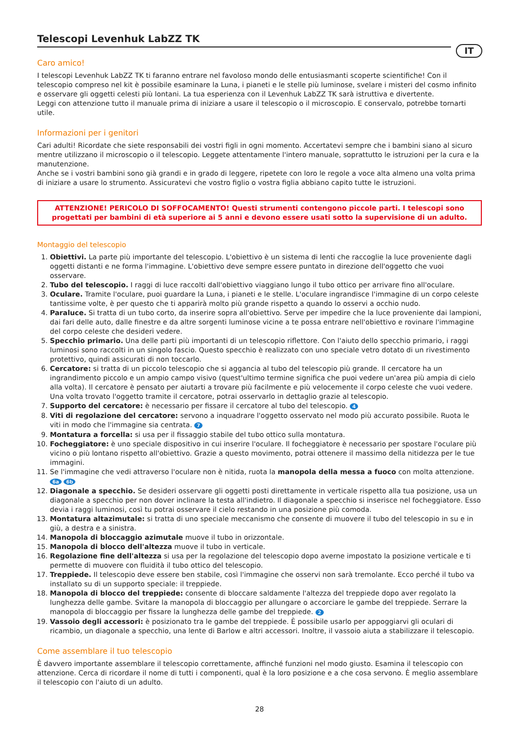Telescopi Levenhuk LabZZ TK
IT
Caro amico!
I telescopi Levenhuk LabZZ TK ti faranno entrare nel favoloso mondo delle entusiasmanti scoperte scientifiche! Con il telescopio compreso nel kit è possibile esaminare la Luna, i pianeti e le stelle più luminose, svelare i misteri del cosmo infinito e osservare gli oggetti celesti più lontani. La tua esperienza con il Levenhuk LabZZ TK sarà istruttiva e divertente.
Leggi con attenzione tutto il manuale prima di iniziare a usare il telescopio o il microscopio. E conservalo, potrebbe tornarti utile.
Informazioni per i genitori
Cari adulti! Ricordate che siete responsabili dei vostri figli in ogni momento. Accertatevi sempre che i bambini siano al sicuro mentre utilizzano il microscopio o il telescopio. Leggete attentamente l'intero manuale, soprattutto le istruzioni per la cura e la manutenzione.
Anche se i vostri bambini sono già grandi e in grado di leggere, ripetete con loro le regole a voce alta almeno una volta prima di iniziare a usare lo strumento. Assicuratevi che vostro figlio o vostra figlia abbiano capito tutte le istruzioni.
ATTENZIONE! PERICOLO DI SOFFOCAMENTO! Questi strumenti contengono piccole parti. I telescopi sono progettati per bambini di età superiore ai 5 anni e devono essere usati sotto la supervisione di un adulto.
Montaggio del telescopio
1. Obiettivi. La parte più importante del telescopio. L'obiettivo è un sistema di lenti che raccoglie la luce proveniente dagli oggetti distanti e ne forma l'immagine. L'obiettivo deve sempre essere puntato in direzione dell'oggetto che vuoi osservare.
2. Tubo del telescopio. I raggi di luce raccolti dall'obiettivo viaggiano lungo il tubo ottico per arrivare fino all'oculare.
3. Oculare. Tramite l'oculare, puoi guardare la Luna, i pianeti e le stelle. L'oculare ingrandisce l'immagine di un corpo celeste tantissime volte, è per questo che ti apparirà molto più grande rispetto a quando lo osservi a occhio nudo.
4. Paraluce. Si tratta di un tubo corto, da inserire sopra all'obiettivo. Serve per impedire che la luce proveniente dai lampioni, dai fari delle auto, dalle finestre e da altre sorgenti luminose vicine a te possa entrare nell'obiettivo e rovinare l'immagine del corpo celeste che desideri vedere.
5. Specchio primario. Una delle parti più importanti di un telescopio riflettore. Con l'aiuto dello specchio primario, i raggi luminosi sono raccolti in un singolo fascio. Questo specchio è realizzato con uno speciale vetro dotato di un rivestimento protettivo, quindi assicurati di non toccarlo.
6. Cercatore: si tratta di un piccolo telescopio che si aggancia al tubo del telescopio più grande. Il cercatore ha un ingrandimento piccolo e un ampio campo visivo (quest'ultimo termine significa che puoi vedere un'area più ampia di cielo alla volta). Il cercatore è pensato per aiutarti a trovare più facilmente e più velocemente il corpo celeste che vuoi vedere. Una volta trovato l'oggetto tramite il cercatore, potrai osservarlo in dettaglio grazie al telescopio.
7. Supporto del cercatore: è necessario per fissare il cercatore al tubo del telescopio. 4
8. Viti di regolazione del cercatore: servono a inquadrare l'oggetto osservato nel modo più accurato possibile. Ruota le viti in modo che l'immagine sia centrata. 7
9. Montatura a forcella: si usa per il fissaggio stabile del tubo ottico sulla montatura.
10. Focheggiatore: è uno speciale dispositivo in cui inserire l'oculare. Il focheggiatore è necessario per spostare l'oculare più vicino o più lontano rispetto all'obiettivo. Grazie a questo movimento, potrai ottenere il massimo della nitidezza per le tue immagini.
11. Se l'immagine che vedi attraverso l'oculare non è nitida, ruota la manopola della messa a fuoco con molta attenzione. 6a 6b
12. Diagonale a specchio. Se desideri osservare gli oggetti posti direttamente in verticale rispetto alla tua posizione, usa un diagonale a specchio per non dover inclinare la testa all'indietro. Il diagonale a specchio si inserisce nel focheggiatore. Esso devia i raggi luminosi, così tu potrai osservare il cielo restando in una posizione più comoda.
13. Montatura altazimutale: si tratta di uno speciale meccanismo che consente di muovere il tubo del telescopio in su e in giù, a destra e a sinistra.
14. Manopola di bloccaggio azimutale muove il tubo in orizzontale.
15. Manopola di blocco dell'altezza muove il tubo in verticale.
16. Regolazione fine dell'altezza si usa per la regolazione del telescopio dopo averne impostato la posizione verticale e ti permette di muovere con fluidità il tubo ottico del telescopio.
17. Treppiede. Il telescopio deve essere ben stabile, così l'immagine che osservi non sarà tremolante. Ecco perché il tubo va installato su di un supporto speciale: il treppiede.
18. Manopola di blocco del treppiede: consente di bloccare saldamente l'altezza del treppiede dopo aver regolato la lunghezza delle gambe. Svitare la manopola di bloccaggio per allungare o accorciare le gambe del treppiede. Serrare la manopola di bloccaggio per fissare la lunghezza delle gambe del treppiede. 2
19. Vassoio degli accessori: è posizionato tra le gambe del treppiede. È possibile usarlo per appoggiarvi gli oculari di ricambio, un diagonale a specchio, una lente di Barlow e altri accessori. Inoltre, il vassoio aiuta a stabilizzare il telescopio.
Come assemblare il tuo telescopio
È davvero importante assemblare il telescopio correttamente, affinché funzioni nel modo giusto. Esamina il telescopio con attenzione. Cerca di ricordare il nome di tutti i componenti, qual è la loro posizione e a che cosa servono. È meglio assemblare il telescopio con l'aiuto di un adulto.
28